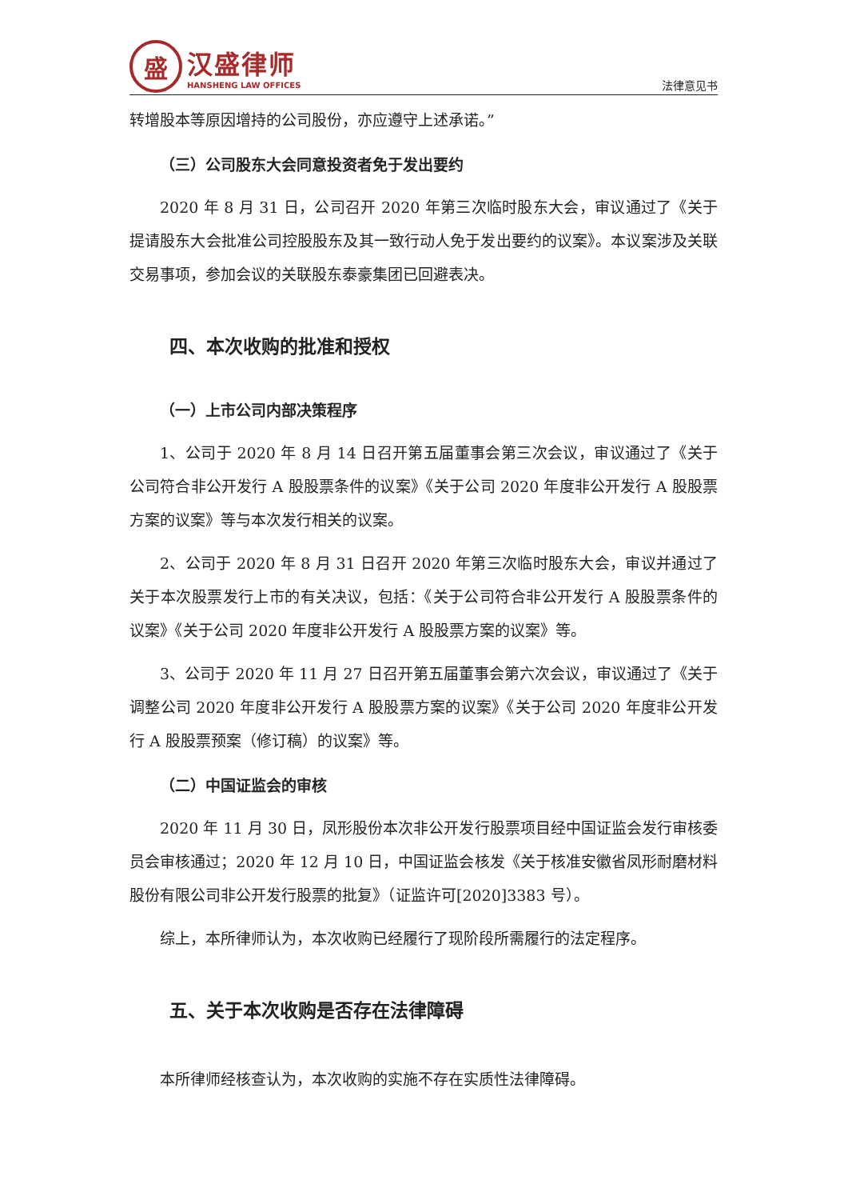盛
汉盛律师
HANSHENG LAW OFFICES
法律意见书
转增股本等原因增持的公司股份，亦应遵守上述承诺。”
（三）公司股东大会同意投资者免于发出要约
2020 年 8 月 31 日，公司召开 2020 年第三次临时股东大会，审议通过了《关于提请股东大会批准公司控股股东及其一致行动人免于发出要约的议案》。本议案涉及关联交易事项，参加会议的关联股东泰豪集团已回避表决。
四、本次收购的批准和授权
（一）上市公司内部决策程序
1、公司于 2020 年 8 月 14 日召开第五届董事会第三次会议，审议通过了《关于公司符合非公开发行 A 股股票条件的议案》《关于公司 2020 年度非公开发行 A 股股票方案的议案》等与本次发行相关的议案。
2、公司于 2020 年 8 月 31 日召开 2020 年第三次临时股东大会，审议并通过了关于本次股票发行上市的有关决议，包括：《关于公司符合非公开发行 A 股股票条件的议案》《关于公司 2020 年度非公开发行 A 股股票方案的议案》等。
3、公司于 2020 年 11 月 27 日召开第五届董事会第六次会议，审议通过了《关于调整公司 2020 年度非公开发行 A 股股票方案的议案》《关于公司 2020 年度非公开发行 A 股股票预案（修订稿）的议案》等。
（二）中国证监会的审核
2020 年 11 月 30 日，凤形股份本次非公开发行股票项目经中国证监会发行审核委员会审核通过；2020 年 12 月 10 日，中国证监会核发《关于核准安徽省凤形耐磨材料股份有限公司非公开发行股票的批复》（证监许可[2020]3383 号）。
综上，本所律师认为，本次收购已经履行了现阶段所需履行的法定程序。
五、关于本次收购是否存在法律障碍
本所律师经核查认为，本次收购的实施不存在实质性法律障碍。